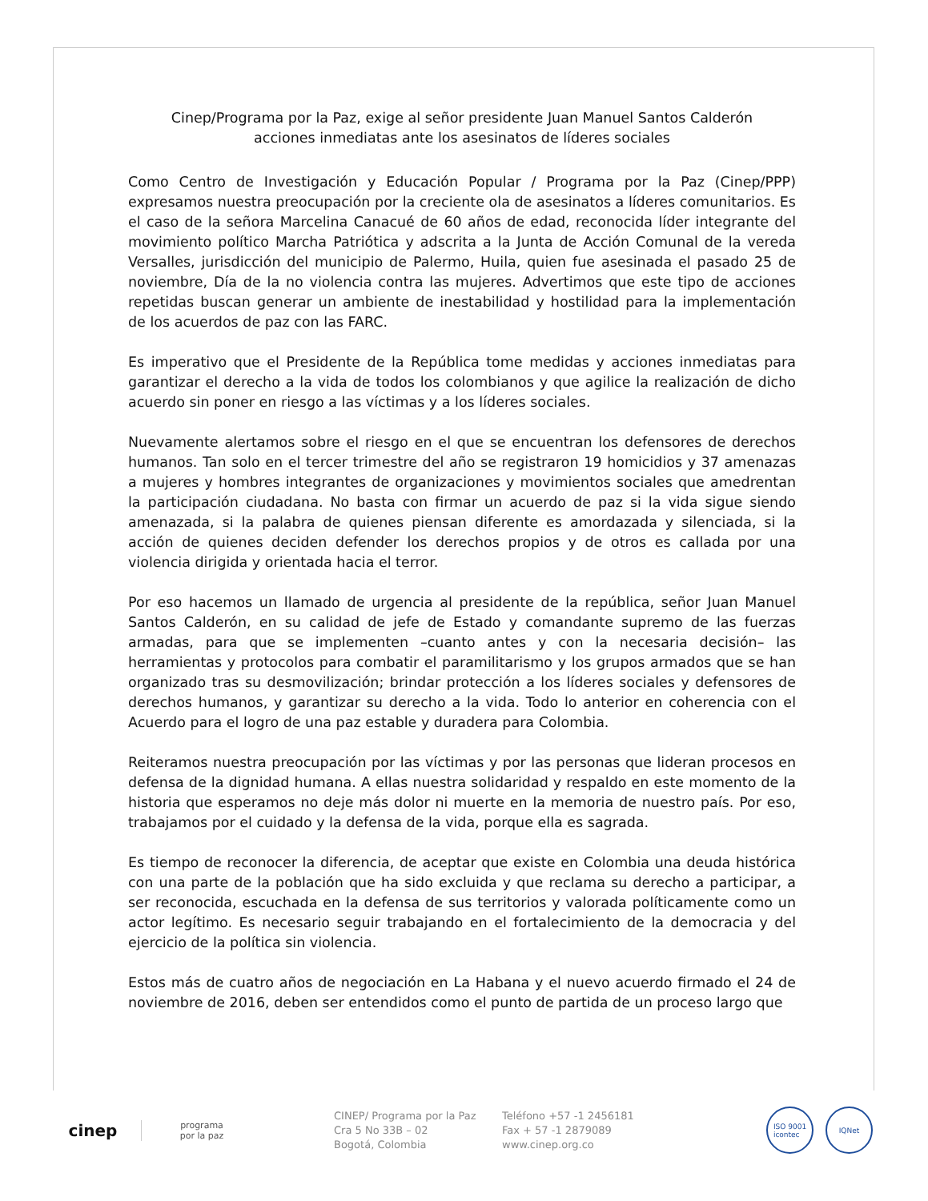Cinep/Programa por la Paz, exige al señor presidente Juan Manuel Santos Calderón
acciones inmediatas ante los asesinatos de líderes sociales
Como Centro de Investigación y Educación Popular / Programa por la Paz (Cinep/PPP) expresamos nuestra preocupación por la creciente ola de asesinatos a líderes comunitarios. Es el caso de la señora Marcelina Canacué de 60 años de edad, reconocida líder integrante del movimiento político Marcha Patriótica y adscrita a la Junta de Acción Comunal de la vereda Versalles, jurisdicción del municipio de Palermo, Huila, quien fue asesinada el pasado 25 de noviembre, Día de la no violencia contra las mujeres. Advertimos que este tipo de acciones repetidas buscan generar un ambiente de inestabilidad y hostilidad para la implementación de los acuerdos de paz con las FARC.
Es imperativo que el Presidente de la República tome medidas y acciones inmediatas para garantizar el derecho a la vida de todos los colombianos y que agilice la realización de dicho acuerdo sin poner en riesgo a las víctimas y a los líderes sociales.
Nuevamente alertamos sobre el riesgo en el que se encuentran los defensores de derechos humanos. Tan solo en el tercer trimestre del año se registraron 19 homicidios y 37 amenazas a mujeres y hombres integrantes de organizaciones y movimientos sociales que amedrentan la participación ciudadana. No basta con firmar un acuerdo de paz si la vida sigue siendo amenazada, si la palabra de quienes piensan diferente es amordazada y silenciada, si la acción de quienes deciden defender los derechos propios y de otros es callada por una violencia dirigida y orientada hacia el terror.
Por eso hacemos un llamado de urgencia al presidente de la república, señor Juan Manuel Santos Calderón, en su calidad de jefe de Estado y comandante supremo de las fuerzas armadas, para que se implementen –cuanto antes y con la necesaria decisión– las herramientas y protocolos para combatir el paramilitarismo y los grupos armados que se han organizado tras su desmovilización; brindar protección a los líderes sociales y defensores de derechos humanos, y garantizar su derecho a la vida. Todo lo anterior en coherencia con el Acuerdo para el logro de una paz estable y duradera para Colombia.
Reiteramos nuestra preocupación por las víctimas y por las personas que lideran procesos en defensa de la dignidad humana. A ellas nuestra solidaridad y respaldo en este momento de la historia que esperamos no deje más dolor ni muerte en la memoria de nuestro país. Por eso, trabajamos por el cuidado y la defensa de la vida, porque ella es sagrada.
Es tiempo de reconocer la diferencia, de aceptar que existe en Colombia una deuda histórica con una parte de la población que ha sido excluida y que reclama su derecho a participar, a ser reconocida, escuchada en la defensa de sus territorios y valorada políticamente como un actor legítimo. Es necesario seguir trabajando en el fortalecimiento de la democracia y del ejercicio de la política sin violencia.
Estos más de cuatro años de negociación en La Habana y el nuevo acuerdo firmado el 24 de noviembre de 2016, deben ser entendidos como el punto de partida de un proceso largo que
cinep
programa
por la paz
CINEP/ Programa por la Paz
Cra 5 No 33B – 02
Bogotá, Colombia
Teléfono +57 -1 2456181
Fax + 57 -1 2879089
www.cinep.org.co
ISO 9001
icontec
IQNet